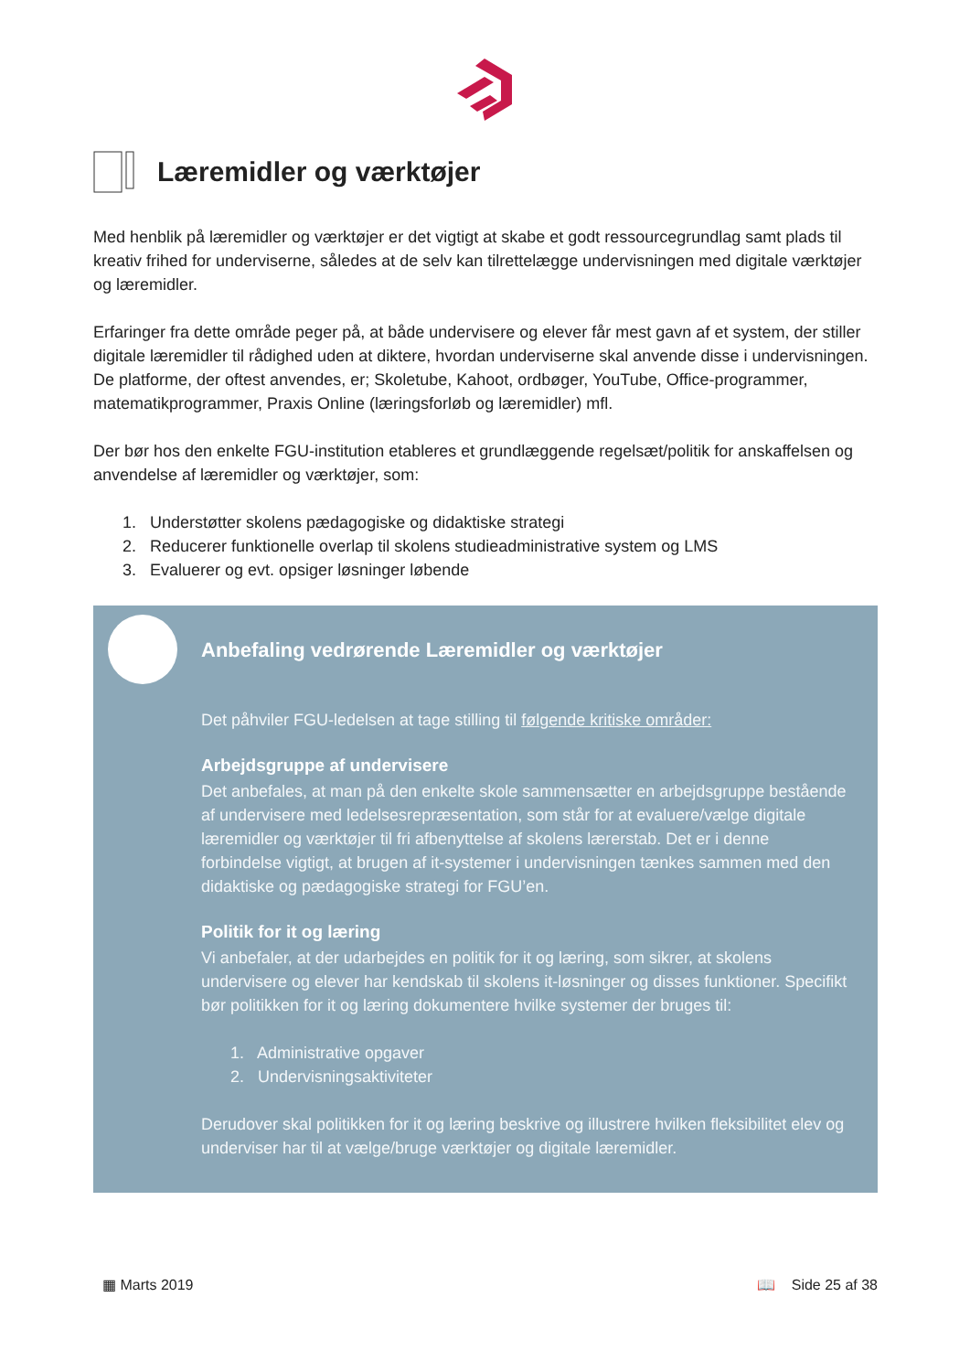Læremidler og værktøjer
Med henblik på læremidler og værktøjer er det vigtigt at skabe et godt ressourcegrundlag samt plads til kreativ frihed for underviserne, således at de selv kan tilrettelægge undervisningen med digitale værktøjer og læremidler.
Erfaringer fra dette område peger på, at både undervisere og elever får mest gavn af et system, der stiller digitale læremidler til rådighed uden at diktere, hvordan underviserne skal anvende disse i undervisningen. De platforme, der oftest anvendes, er; Skoletube, Kahoot, ordbøger, YouTube, Office-programmer, matematikprogrammer, Praxis Online (læringsforløb og læremidler) mfl.
Der bør hos den enkelte FGU-institution etableres et grundlæggende regelsæt/politik for anskaffelsen og anvendelse af læremidler og værktøjer, som:
1. Understøtter skolens pædagogiske og didaktiske strategi
2. Reducerer funktionelle overlap til skolens studieadministrative system og LMS
3. Evaluerer og evt. opsiger løsninger løbende
Anbefaling vedrørende Læremidler og værktøjer
Det påhviler FGU-ledelsen at tage stilling til følgende kritiske områder:
Arbejdsgruppe af undervisere
Det anbefales, at man på den enkelte skole sammensætter en arbejdsgruppe bestående af undervisere med ledelsesrepræsentation, som står for at evaluere/vælge digitale læremidler og værktøjer til fri afbenyttelse af skolens lærerstab. Det er i denne forbindelse vigtigt, at brugen af it-systemer i undervisningen tænkes sammen med den didaktiske og pædagogiske strategi for FGU’en.
Politik for it og læring
Vi anbefaler, at der udarbejdes en politik for it og læring, som sikrer, at skolens undervisere og elever har kendskab til skolens it-løsninger og disses funktioner. Specifikt bør politikken for it og læring dokumentere hvilke systemer der bruges til:
1. Administrative opgaver
2. Undervisningsaktiviteter
Derudover skal politikken for it og læring beskrive og illustrere hvilken fleksibilitet elev og underviser har til at vælge/bruge værktøjer og digitale læremidler.
▦ Marts 2019 📖 Side 25 af 38